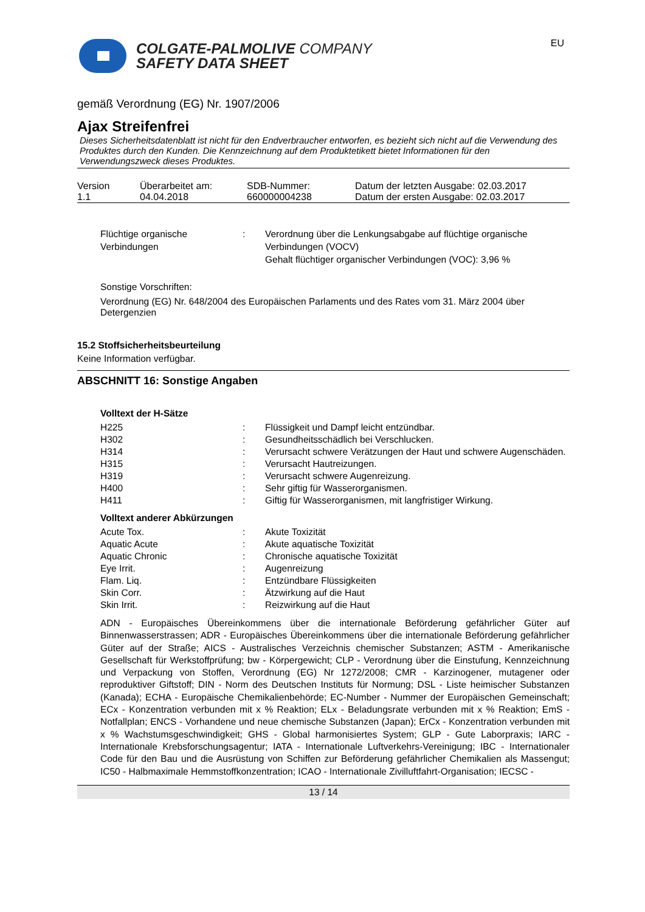COLGATE-PALMOLIVE COMPANY
SAFETY DATA SHEET
EU
gemäß Verordnung (EG) Nr. 1907/2006
Ajax Streifenfrei
Dieses Sicherheitsdatenblatt ist nicht für den Endverbraucher entworfen, es bezieht sich nicht auf die Verwendung des Produktes durch den Kunden. Die Kennzeichnung auf dem Produktetikett bietet Informationen für den Verwendungszweck dieses Produktes.
| Version 1.1 | Überarbeitet am: 04.04.2018 | SDB-Nummer: 660000004238 | Datum der letzten Ausgabe: 02.03.2017 Datum der ersten Ausgabe: 02.03.2017 |
| Flüchtige organische Verbindungen | : | Verordnung über die Lenkungsabgabe auf flüchtige organische Verbindungen (VOCV) Gehalt flüchtiger organischer Verbindungen (VOC): 3,96 % |
Sonstige Vorschriften:
Verordnung (EG) Nr. 648/2004 des Europäischen Parlaments und des Rates vom 31. März 2004 über Detergenzien
15.2 Stoffsicherheitsbeurteilung
Keine Information verfügbar.
ABSCHNITT 16: Sonstige Angaben
Volltext der H-Sätze
| H225 | : | Flüssigkeit und Dampf leicht entzündbar. |
| H302 | : | Gesundheitsschädlich bei Verschlucken. |
| H314 | : | Verursacht schwere Verätzungen der Haut und schwere Augenschäden. |
| H315 | : | Verursacht Hautreizungen. |
| H319 | : | Verursacht schwere Augenreizung. |
| H400 | : | Sehr giftig für Wasserorganismen. |
| H411 | : | Giftig für Wasserorganismen, mit langfristiger Wirkung. |
Volltext anderer Abkürzungen
| Acute Tox. | : | Akute Toxizität |
| Aquatic Acute | : | Akute aquatische Toxizität |
| Aquatic Chronic | : | Chronische aquatische Toxizität |
| Eye Irrit. | : | Augenreizung |
| Flam. Liq. | : | Entzündbare Flüssigkeiten |
| Skin Corr. | : | Ätzwirkung auf die Haut |
| Skin Irrit. | : | Reizwirkung auf die Haut |
ADN - Europäisches Übereinkommens über die internationale Beförderung gefährlicher Güter auf Binnenwasserstrassen; ADR - Europäisches Übereinkommens über die internationale Beförderung gefährlicher Güter auf der Straße; AICS - Australisches Verzeichnis chemischer Substanzen; ASTM - Amerikanische Gesellschaft für Werkstoffprüfung; bw - Körpergewicht; CLP - Verordnung über die Einstufung, Kennzeichnung und Verpackung von Stoffen, Verordnung (EG) Nr 1272/2008; CMR - Karzinogener, mutagener oder reproduktiver Giftstoff; DIN - Norm des Deutschen Instituts für Normung; DSL - Liste heimischer Substanzen (Kanada); ECHA - Europäische Chemikalienbehörde; EC-Number - Nummer der Europäischen Gemeinschaft; ECx - Konzentration verbunden mit x % Reaktion; ELx - Beladungsrate verbunden mit x % Reaktion; EmS - Notfallplan; ENCS - Vorhandene und neue chemische Substanzen (Japan); ErCx - Konzentration verbunden mit x % Wachstumsgeschwindigkeit; GHS - Global harmonisiertes System; GLP - Gute Laborpraxis; IARC - Internationale Krebsforschungsagentur; IATA - Internationale Luftverkehrs-Vereinigung; IBC - Internationaler Code für den Bau und die Ausrüstung von Schiffen zur Beförderung gefährlicher Chemikalien als Massengut; IC50 - Halbmaximale Hemmstoffkonzentration; ICAO - Internationale Zivilluftfahrt-Organisation; IECSC -
13 / 14